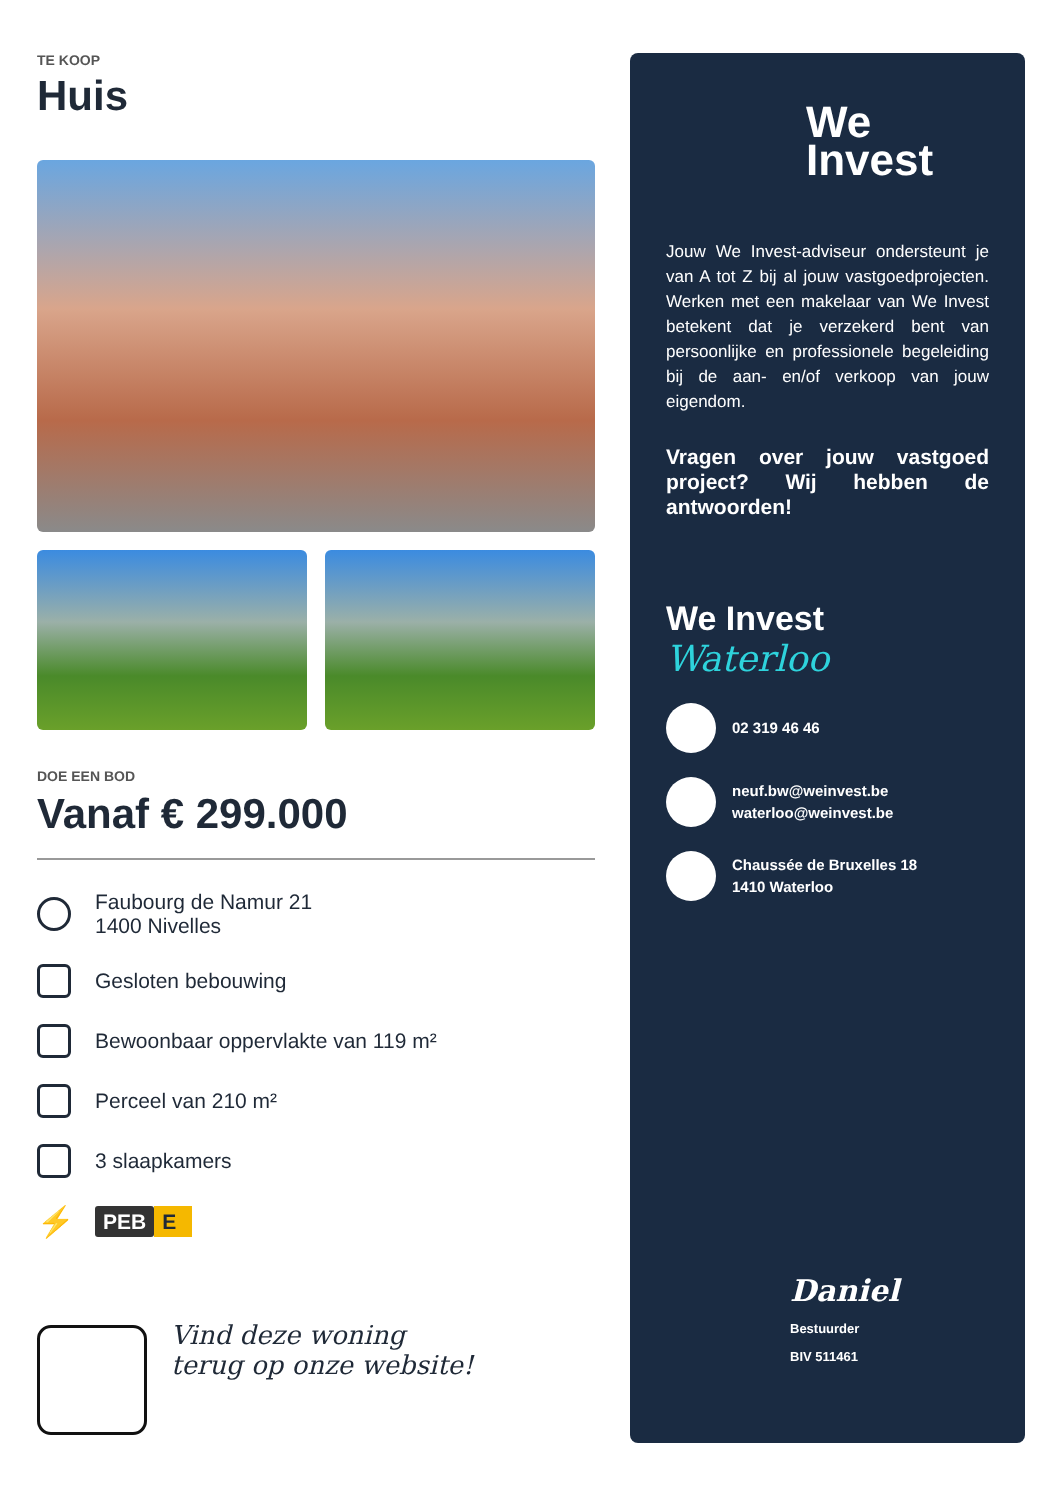TE KOOP
Huis
DOE EEN BOD
Vanaf € 299.000
Faubourg de Namur 21
1400 Nivelles
Gesloten bebouwing
Bewoonbaar oppervlakte van 119 m²
Perceel van 210 m²
3 slaapkamers
⚡
PEB E
Vind deze woning
terug op onze website!
We
Invest
Jouw We Invest-adviseur ondersteunt je van A tot Z bij al jouw vastgoedprojecten. Werken met een makelaar van We Invest betekent dat je verzekerd bent van persoonlijke en professionele begeleiding bij de aan- en/of verkoop van jouw eigendom.
Vragen over jouw vastgoed project? Wij hebben de antwoorden!
We Invest
Waterloo
02 319 46 46
neuf.bw@weinvest.be
waterloo@weinvest.be
Chaussée de Bruxelles 18
1410 Waterloo
Daniel
Bestuurder
BIV 511461